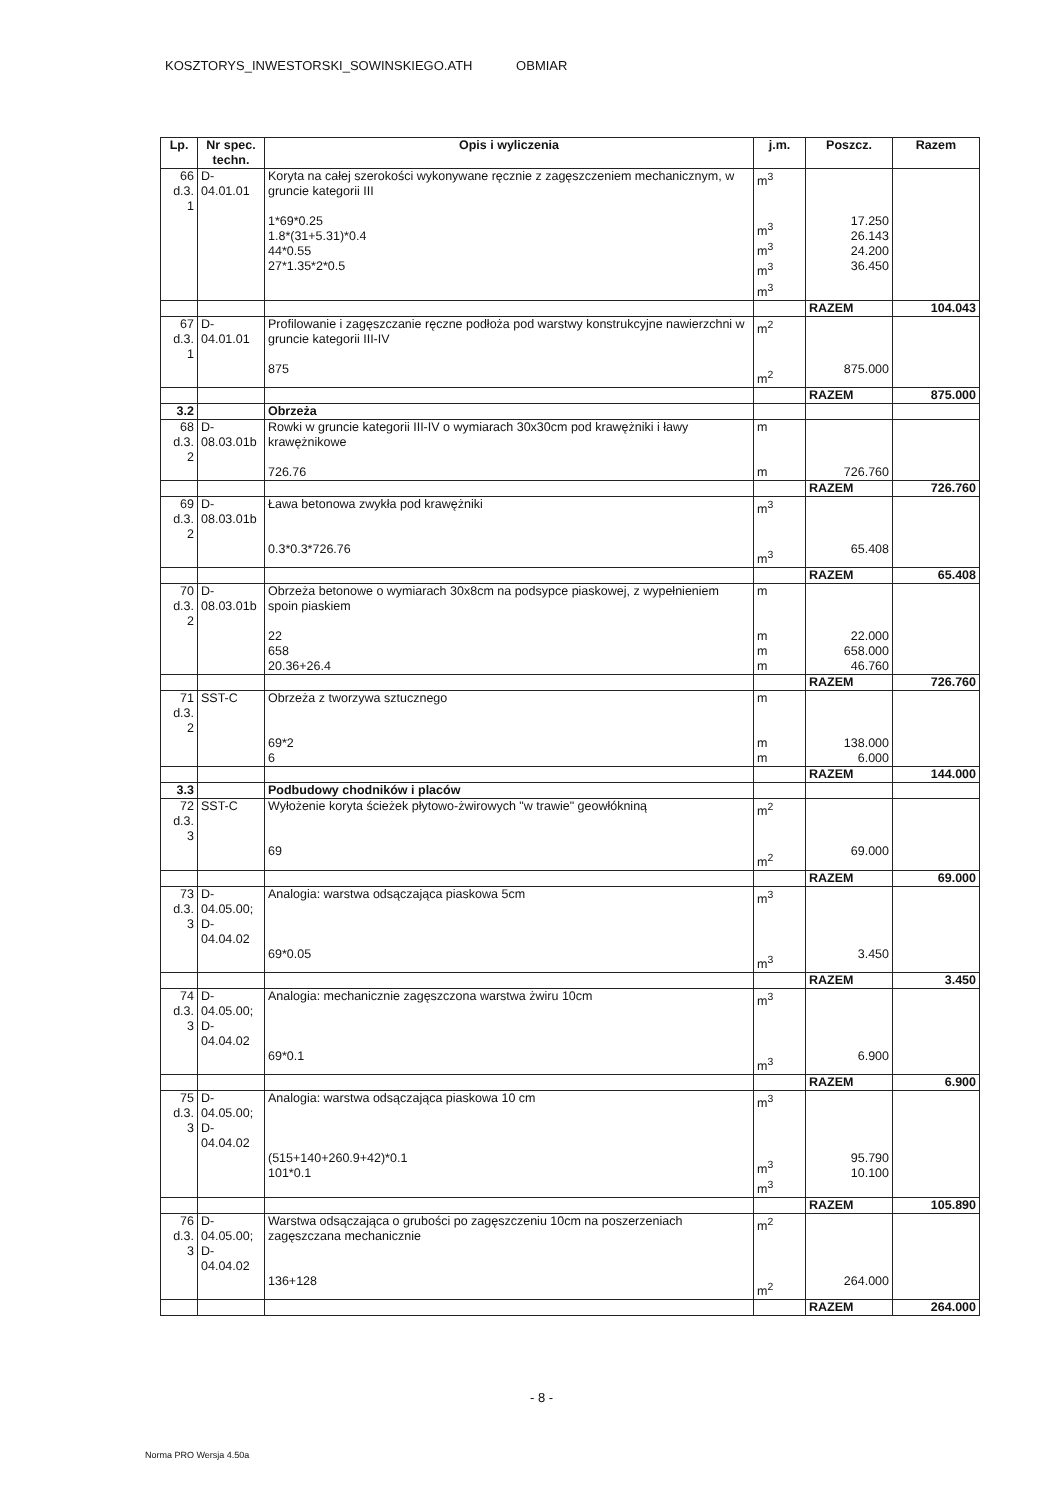KOSZTORYS_INWESTORSKI_SOWINSKIEGO.ATH OBMIAR
| Lp. | Nr spec. techn. | Opis i wyliczenia | j.m. | Poszcz. | Razem |
| --- | --- | --- | --- | --- | --- |
| 66 d.3. 1 | D-04.01.01 | Koryta na całej szerokości wykonywane ręcznie z zagęszczeniem mechanicznym, w gruncie kategorii III 1*69*0.25 1.8*(31+5.31)*0.4 44*0.55 27*1.35*2*0.5 | m<sup>3</sup> m<sup>3</sup> m<sup>3</sup> m<sup>3</sup> m<sup>3</sup> | 17.250 26.143 24.200 36.450 | |
| | | | | RAZEM | 104.043 |
| 67 d.3. 1 | D-04.01.01 | Profilowanie i zagęszczanie ręczne podłoża pod warstwy konstrukcyjne nawierzchni w gruncie kategorii III-IV 875 | m<sup>2</sup> m<sup>2</sup> | 875.000 | |
| | | | | RAZEM | 875.000 |
| 3.2 | | Obrzeża | | | |
| 68 d.3. 2 | D-08.03.01b | Rowki w gruncie kategorii III-IV o wymiarach 30x30cm pod krawężniki i ławy krawężnikowe 726.76 | m m | 726.760 | |
| | | | | RAZEM | 726.760 |
| 69 d.3. 2 | D-08.03.01b | Ława betonowa zwykła pod krawężniki 0.3*0.3*726.76 | m<sup>3</sup> m<sup>3</sup> | 65.408 | |
| | | | | RAZEM | 65.408 |
| 70 d.3. 2 | D-08.03.01b | Obrzeża betonowe o wymiarach 30x8cm na podsypce piaskowej, z wypełnieniem spoin piaskiem 22 658 20.36+26.4 | m m m m | 22.000 658.000 46.760 | |
| | | | | RAZEM | 726.760 |
| 71 d.3. 2 | SST-C | Obrzeża z tworzywa sztucznego 69*2 6 | m m m | 138.000 6.000 | |
| | | | | RAZEM | 144.000 |
| 3.3 | | Podbudowy chodników i placów | | | |
| 72 d.3. 3 | SST-C | Wyłożenie koryta ścieżek płytowo-żwirowych "w trawie" geowłókniną 69 | m<sup>2</sup> m<sup>2</sup> | 69.000 | |
| | | | | RAZEM | 69.000 |
| 73 d.3. 3 | D-04.05.00; D-04.04.02 | Analogia: warstwa odsączająca piaskowa 5cm 69*0.05 | m<sup>3</sup> m<sup>3</sup> | 3.450 | |
| | | | | RAZEM | 3.450 |
| 74 d.3. 3 | D-04.05.00; D-04.04.02 | Analogia: mechanicznie zagęszczona warstwa żwiru 10cm 69*0.1 | m<sup>3</sup> m<sup>3</sup> | 6.900 | |
| | | | | RAZEM | 6.900 |
| 75 d.3. 3 | D-04.05.00; D-04.04.02 | Analogia: warstwa odsączająca piaskowa 10 cm (515+140+260.9+42)*0.1 101*0.1 | m<sup>3</sup> m<sup>3</sup> m<sup>3</sup> | 95.790 10.100 | |
| | | | | RAZEM | 105.890 |
| 76 d.3. 3 | D-04.05.00; D-04.04.02 | Warstwa odsączająca o grubości po zagęszczeniu 10cm na poszerzeniach zagęszczana mechanicznie 136+128 | m<sup>2</sup> m<sup>2</sup> | 264.000 | |
| | | | | RAZEM | 264.000 |
- 8 -
Norma PRO Wersja 4.50a